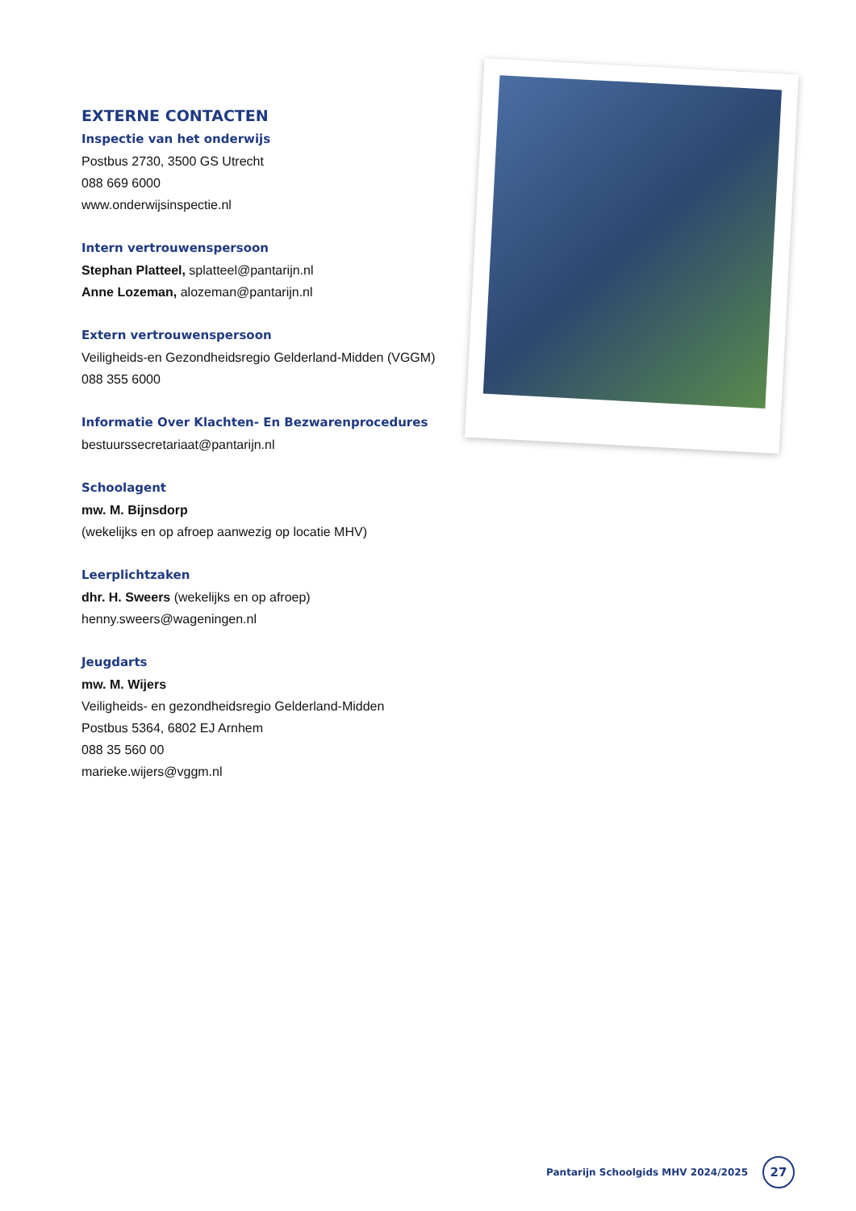EXTERNE CONTACTEN
Inspectie van het onderwijs
Postbus 2730, 3500 GS Utrecht
088 669 6000
www.onderwijsinspectie.nl
Intern vertrouwenspersoon
Stephan Platteel, splatteel@pantarijn.nl
Anne Lozeman, alozeman@pantarijn.nl
Extern vertrouwenspersoon
Veiligheids-en Gezondheidsregio Gelderland-Midden (VGGM) 088 355 6000
Informatie Over Klachten- En Bezwarenprocedures
bestuurssecretariaat@pantarijn.nl
Schoolagent
mw. M. Bijnsdorp
(wekelijks en op afroep aanwezig op locatie MHV)
Leerplichtzaken
dhr. H. Sweers (wekelijks en op afroep)
henny.sweers@wageningen.nl
Jeugdarts
mw. M. Wijers
Veiligheids- en gezondheidsregio Gelderland-Midden
Postbus 5364, 6802 EJ Arnhem
088 35 560 00
marieke.wijers@vggm.nl
Pantarijn Schoolgids MHV 2024/2025 27